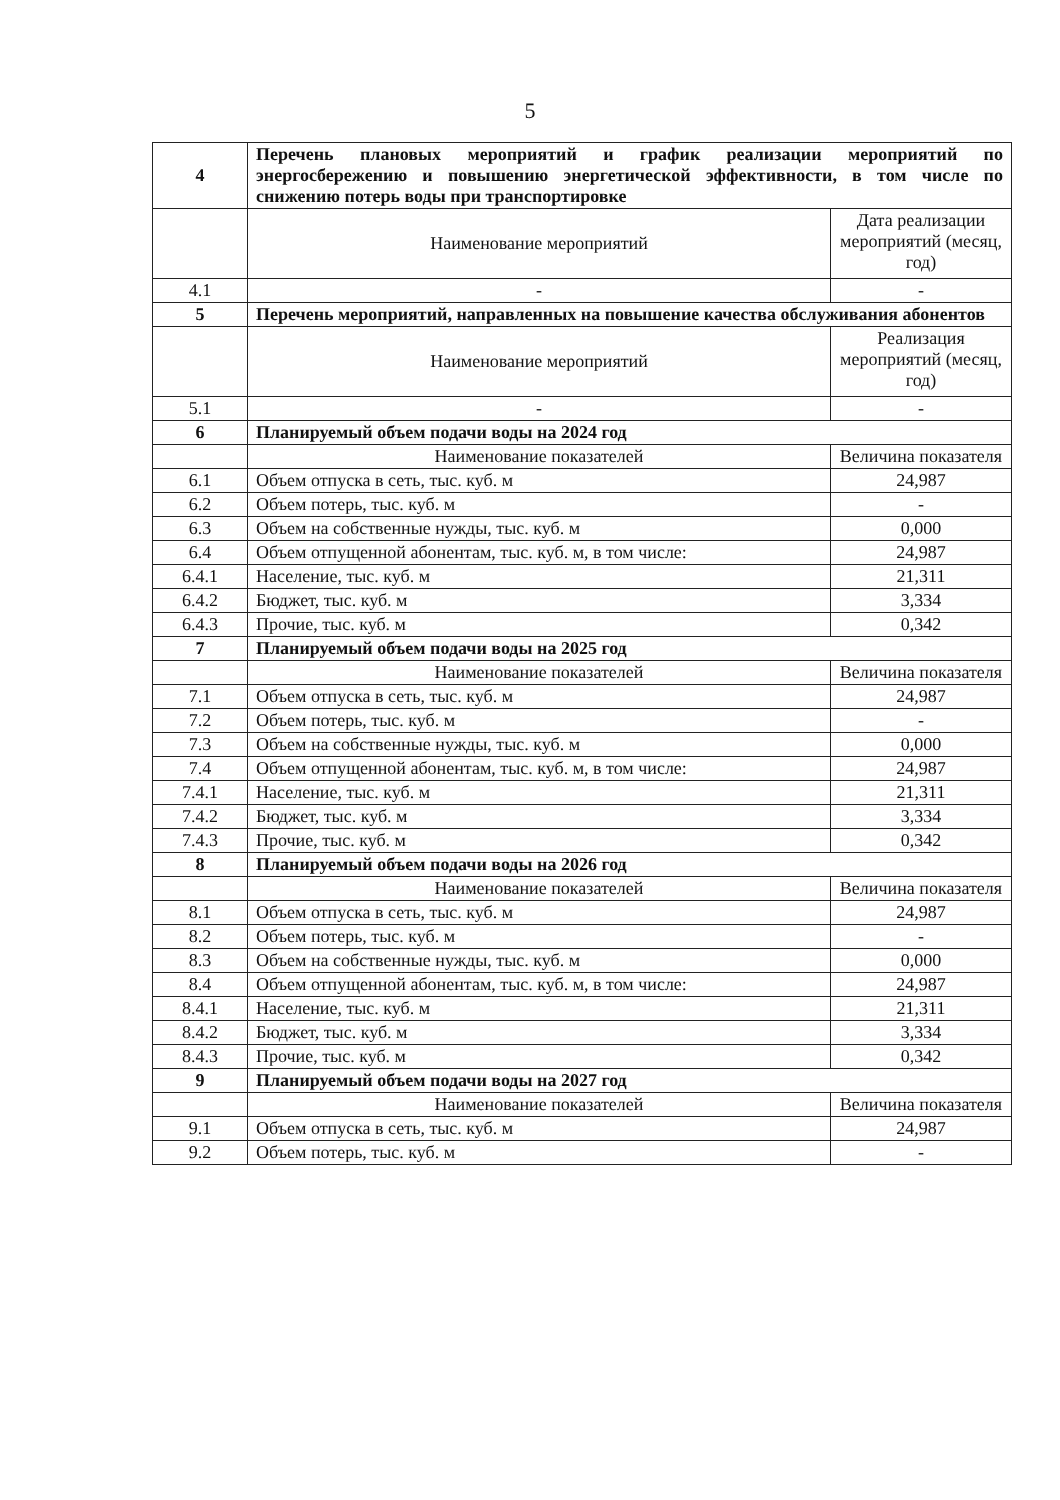5
| 4 | Перечень плановых мероприятий и график реализации мероприятий по энергосбережению и повышению энергетической эффективности, в том числе по снижению потерь воды при транспортировке | |
| | Наименование мероприятий | Дата реализации мероприятий (месяц, год) |
| 4.1 | - | - |
| 5 | Перечень мероприятий, направленных на повышение качества обслуживания абонентов | |
| | Наименование мероприятий | Реализация мероприятий (месяц, год) |
| 5.1 | - | - |
| 6 | Планируемый объем подачи воды на 2024 год | |
| | Наименование показателей | Величина показателя |
| 6.1 | Объем отпуска в сеть, тыс. куб. м | 24,987 |
| 6.2 | Объем потерь, тыс. куб. м | - |
| 6.3 | Объем на собственные нужды, тыс. куб. м | 0,000 |
| 6.4 | Объем отпущенной абонентам, тыс. куб. м, в том числе: | 24,987 |
| 6.4.1 | Население, тыс. куб. м | 21,311 |
| 6.4.2 | Бюджет, тыс. куб. м | 3,334 |
| 6.4.3 | Прочие, тыс. куб. м | 0,342 |
| 7 | Планируемый объем подачи воды на 2025 год | |
| | Наименование показателей | Величина показателя |
| 7.1 | Объем отпуска в сеть, тыс. куб. м | 24,987 |
| 7.2 | Объем потерь, тыс. куб. м | - |
| 7.3 | Объем на собственные нужды, тыс. куб. м | 0,000 |
| 7.4 | Объем отпущенной абонентам, тыс. куб. м, в том числе: | 24,987 |
| 7.4.1 | Население, тыс. куб. м | 21,311 |
| 7.4.2 | Бюджет, тыс. куб. м | 3,334 |
| 7.4.3 | Прочие, тыс. куб. м | 0,342 |
| 8 | Планируемый объем подачи воды на 2026 год | |
| | Наименование показателей | Величина показателя |
| 8.1 | Объем отпуска в сеть, тыс. куб. м | 24,987 |
| 8.2 | Объем потерь, тыс. куб. м | - |
| 8.3 | Объем на собственные нужды, тыс. куб. м | 0,000 |
| 8.4 | Объем отпущенной абонентам, тыс. куб. м, в том числе: | 24,987 |
| 8.4.1 | Население, тыс. куб. м | 21,311 |
| 8.4.2 | Бюджет, тыс. куб. м | 3,334 |
| 8.4.3 | Прочие, тыс. куб. м | 0,342 |
| 9 | Планируемый объем подачи воды на 2027 год | |
| | Наименование показателей | Величина показателя |
| 9.1 | Объем отпуска в сеть, тыс. куб. м | 24,987 |
| 9.2 | Объем потерь, тыс. куб. м | - |